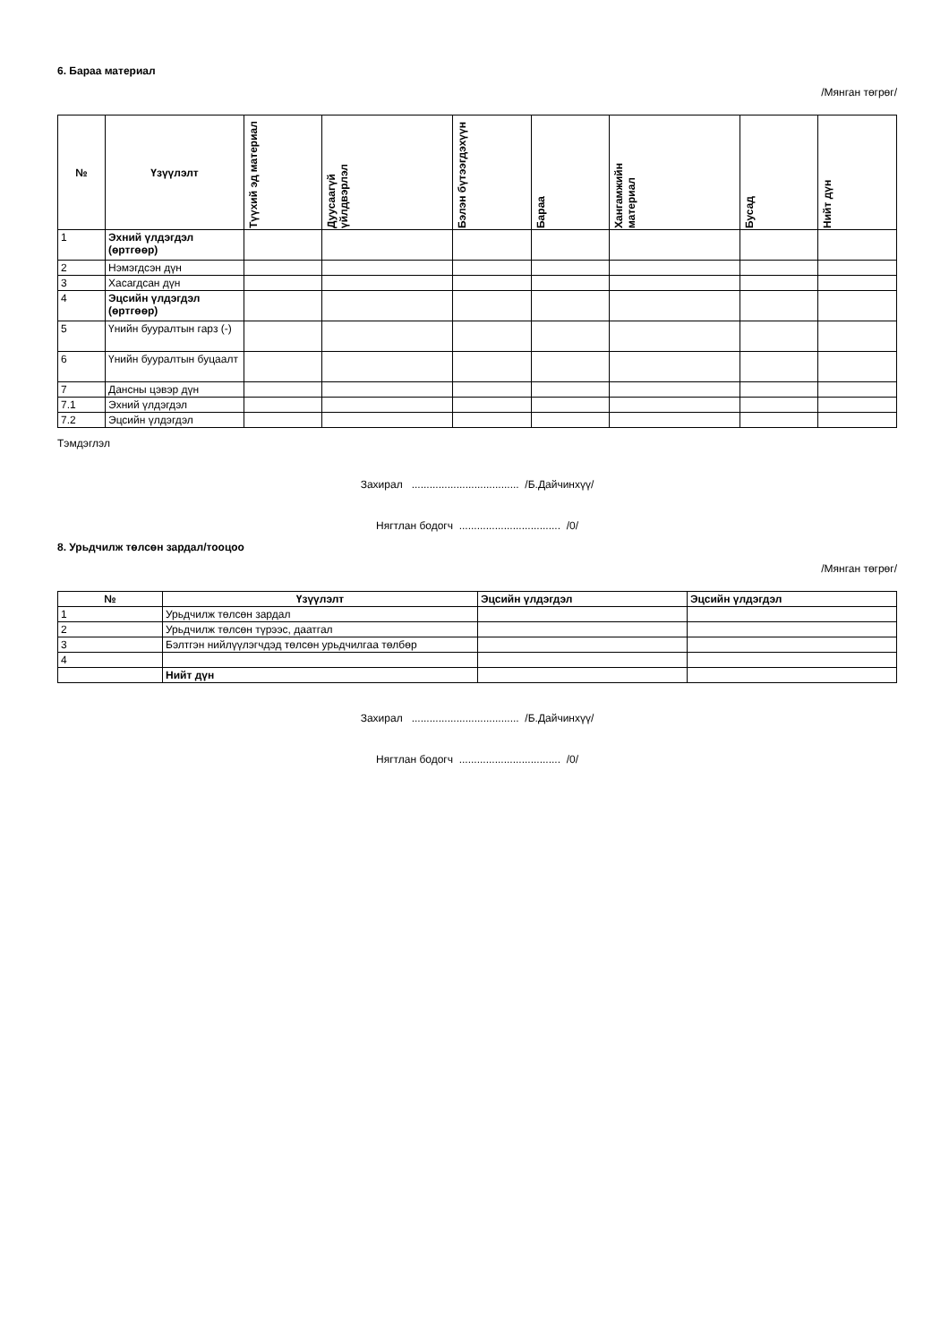6. Бараа материал
/Мянган төгрөг/
| № | Үзүүлэлт | Түүхий эд материал | Дуусаагүй үйлдвэрлэл | Бэлэн бүтээгдэхүүн | Бараа | Хангамжийн материал | Бусад | Нийт дүн |
| --- | --- | --- | --- | --- | --- | --- | --- | --- |
| 1 | Эхний үлдэгдэл (өртгөөр) | | | | | | | |
| 2 | Нэмэгдсэн дүн | | | | | | | |
| 3 | Хасагдсан дүн | | | | | | | |
| 4 | Эцсийн үлдэгдэл (өртгөөр) | | | | | | | |
| 5 | Үнийн бууралтын гарз (-) | | | | | | | |
| 6 | Үнийн бууралтын буцаалт | | | | | | | |
| 7 | Дансны цэвэр дүн | | | | | | | |
| 7.1 | Эхний үлдэгдэл | | | | | | | |
| 7.2 | Эцсийн үлдэгдэл | | | | | | | |
Тэмдэглэл
Захирал .................................... /Б.Дайчинхүү/
Нягтлан бодогч .................................. /0/
8. Урьдчилж төлсөн зардал/тооцоо
/Мянган төгрөг/
| № | Үзүүлэлт | Эцсийн үлдэгдэл | Эцсийн үлдэгдэл |
| --- | --- | --- | --- |
| 1 | Урьдчилж төлсөн зардал | | |
| 2 | Урьдчилж төлсөн түрээс, даатгал | | |
| 3 | Бэлтгэн нийлүүлэгчдэд төлсөн урьдчилгаа төлбөр | | |
| 4 | | | |
| | Нийт дүн | | |
Захирал .................................... /Б.Дайчинхүү/
Нягтлан бодогч .................................. /0/